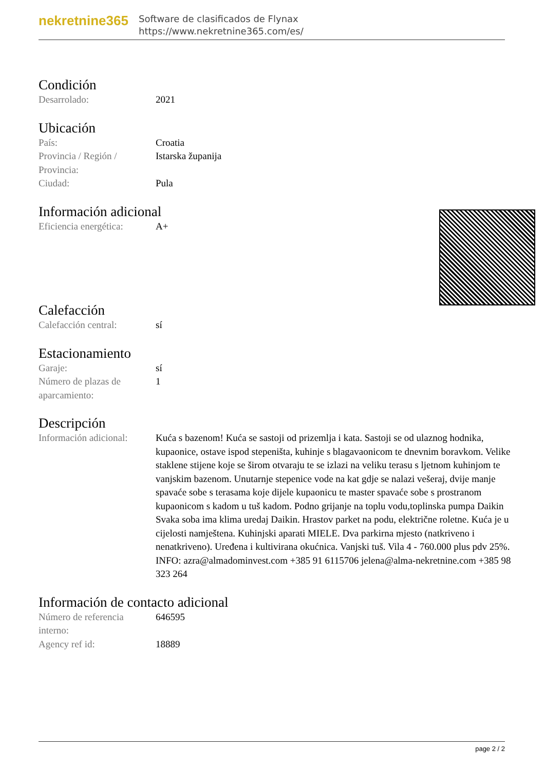nekretnine365
Software de clasificados de Flynax
https://www.nekretnine365.com/es/
Condición
| Desarrolado: | 2021 |
Ubicación
| País: | Croatia |
| Provincia / Región / Provincia: | Istarska županija |
| Ciudad: | Pula |
Información adicional
| Eficiencia energética: | A+ |
Calefacción
| Calefacción central: | sí |
Estacionamiento
| Garaje: | sí |
| Número de plazas de aparcamiento: | 1 |
Descripción
| Información adicional: | Kuća s bazenom! Kuća se sastoji od prizemlja i kata. Sastoji se od ulaznog hodnika, kupaonice, ostave ispod stepeništa, kuhinje s blagavaonicom te dnevnim boravkom. Velike staklene stijene koje se širom otvaraju te se izlazi na veliku terasu s ljetnom kuhinjom te vanjskim bazenom. Unutarnje stepenice vode na kat gdje se nalazi vešeraj, dvije manje spavaće sobe s terasama koje dijele kupaonicu te master spavaće sobe s prostranom kupaonicom s kadom u tuš kadom. Podno grijanje na toplu vodu,toplinska pumpa Daikin Svaka soba ima klima uredaj Daikin. Hrastov parket na podu, električne roletne. Kuća je u cijelosti namještena. Kuhinjski aparati MIELE. Dva parkirna mjesto (natkriveno i nenatkriveno). Uređena i kultivirana okućnica. Vanjski tuš. Vila 4 - 760.000 plus pdv 25%. INFO: azra@almadominvest.com +385 91 6115706 jelena@alma-nekretnine.com +385 98 323 264 |
Información de contacto adicional
| Número de referencia interno: | 646595 |
| Agency ref id: | 18889 |
page 2 / 2